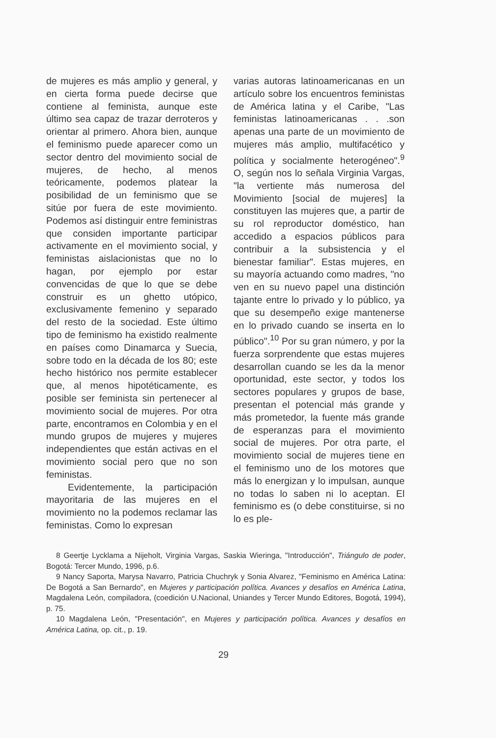de mujeres es más amplio y general, y en cierta forma puede decirse que contiene al feminista, aunque este último sea capaz de trazar derroteros y orientar al primero. Ahora bien, aunque el feminismo puede aparecer como un sector dentro del movimiento social de mujeres, de hecho, al menos teóricamente, podemos platear la posibilidad de un feminismo que se sitúe por fuera de este movimiento. Podemos así distinguir entre feministras que considen importante participar activamente en el movimiento social, y feministas aislacionistas que no lo hagan, por ejemplo por estar convencidas de que lo que se debe construir es un ghetto utópico, exclusivamente femenino y separado del resto de la sociedad. Este último tipo de feminismo ha existido realmente en países como Dinamarca y Suecia, sobre todo en la década de los 80; este hecho histórico nos permite establecer que, al menos hipotéticamente, es posible ser feminista sin pertenecer al movimiento social de mujeres. Por otra parte, encontramos en Colombia y en el mundo grupos de mujeres y mujeres independientes que están activas en el movimiento social pero que no son feministas.
Evidentemente, la participación mayoritaria de las mujeres en el movimiento no la podemos reclamar las feministas. Como lo expresan
varias autoras latinoamericanas en un artículo sobre los encuentros feministas de América latina y el Caribe, "Las feministas latinoamericanas . . .son apenas una parte de un movimiento de mujeres más amplio, multifacético y política y socialmente heterogéneo".<sup>9</sup> O, según nos lo señala Virginia Vargas, "la vertiente más numerosa del Movimiento [social de mujeres] la constituyen las mujeres que, a partir de su rol reproductor doméstico, han accedido a espacios públicos para contribuir a la subsistencia y el bienestar familiar". Estas mujeres, en su mayoría actuando como madres, "no ven en su nuevo papel una distinción tajante entre lo privado y lo público, ya que su desempeño exige mantenerse en lo privado cuando se inserta en lo público".<sup>10</sup> Por su gran número, y por la fuerza sorprendente que estas mujeres desarrollan cuando se les da la menor oportunidad, este sector, y todos los sectores populares y grupos de base, presentan el potencial más grande y más prometedor, la fuente más grande de esperanzas para el movimiento social de mujeres. Por otra parte, el movimiento social de mujeres tiene en el feminismo uno de los motores que más lo energizan y lo impulsan, aunque no todas lo saben ni lo aceptan. El feminismo es (o debe constituirse, si no lo es ple-
8 Geertje Lycklama a Nijeholt, Virginia Vargas, Saskia Wieringa, "Introducción", Triángulo de poder, Bogotá: Tercer Mundo, 1996, p.6.
9 Nancy Saporta, Marysa Navarro, Patricia Chuchryk y Sonia Alvarez, "Feminismo en América Latina: De Bogotá a San Bernardo", en Mujeres y participación política. Avances y desafíos en América Latina, Magdalena León, compiladora, (coedición U.Nacional, Uniandes y Tercer Mundo Editores, Bogotá, 1994), p. 75.
10 Magdalena León, "Presentación", en Mujeres y participación política. Avances y desafíos en América Latina, op. cit., p. 19.
29